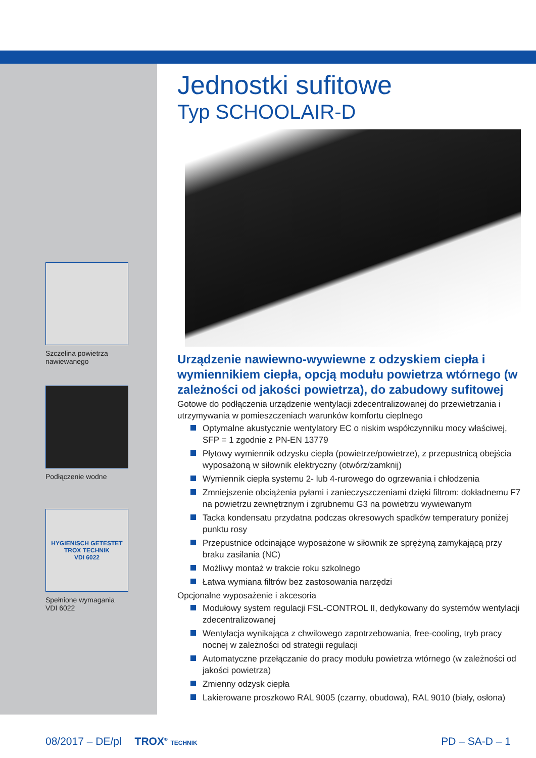Szczelina powietrza
nawiewanego
Podłączenie wodne
HYGIENISCH GETESTET
TROX TECHNIK
VDI 6022
Spełnione wymagania
VDI 6022
Jednostki sufitowe
Typ SCHOOLAIR-D
Urządzenie nawiewno-wywiewne z odzyskiem ciepła i wymiennikiem ciepła, opcją modułu powietrza wtór­nego (w zależności od jakości powietrza), do zabu­dowy sufitowej
Gotowe do podłączenia urządzenie wentylacji zdecentralizowanej do przewietrzania i utrzymywania w pomieszczeniach warunków komfortu cieplnego
Optymalne akustycznie wentylatory EC o niskim współczynniku mocy właściwej, SFP = 1 zgodnie z PN-EN 13779
Płytowy wymiennik odzysku ciepła (powietrze/powietrze), z przepustnicą obejścia wyposażoną w siłownik elektryczny (otwórz/zamknij)
Wymiennik ciepła systemu 2- lub 4-rurowego do ogrzewania i chłodzenia
Zmniejszenie obciążenia pyłami i zanieczyszczeniami dzięki filtrom: dokładnemu F7 na powietrzu zewnętrznym i zgrubnemu G3 na powietrzu wywiewanym
Tacka kondensatu przydatna podczas okresowych spadków temperatury poniżej punktu rosy
Przepustnice odcinające wyposażone w siłownik ze sprężyną zamykającą przy braku zasilania (NC)
Możliwy montaż w trakcie roku szkolnego
Łatwa wymiana filtrów bez zastosowania narzędzi
Opcjonalne wyposażenie i akcesoria
Modułowy system regulacji FSL-CONTROL II, dedykowany do systemów wentylacji zdecentralizowanej
Wentylacja wynikająca z chwilowego zapotrzebowania, free-cooling, tryb pracy nocnej w zależności od strategii regulacji
Automatyczne przełączanie do pracy modułu powietrza wtórnego (w zależności od jakości powietrza)
Zmienny odzysk ciepła
Lakierowane proszkowo RAL 9005 (czarny, obudowa), RAL 9010 (biały, osłona)
08/2017 – DE/pl TROX<sup>®</sup> TECHNIK PD – SA-D – 1